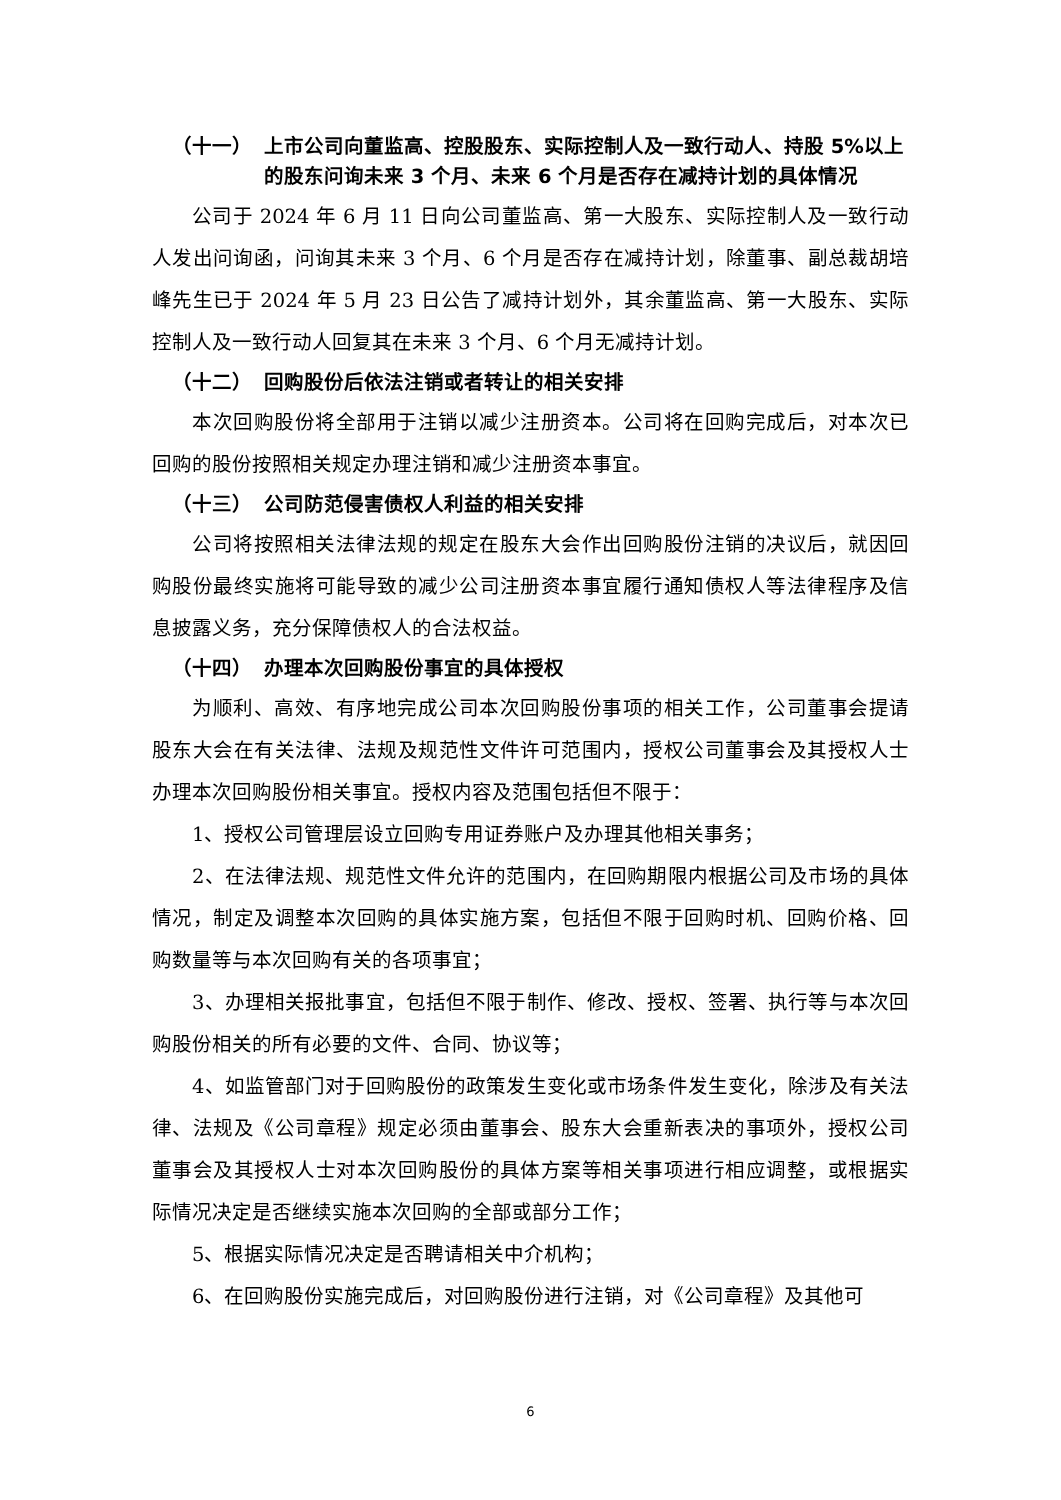（十一） 上市公司向董监高、控股股东、实际控制人及一致行动人、持股 5%以上的股东问询未来 3 个月、未来 6 个月是否存在减持计划的具体情况
公司于 2024 年 6 月 11 日向公司董监高、第一大股东、实际控制人及一致行动人发出问询函，问询其未来 3 个月、6 个月是否存在减持计划，除董事、副总裁胡培峰先生已于 2024 年 5 月 23 日公告了减持计划外，其余董监高、第一大股东、实际控制人及一致行动人回复其在未来 3 个月、6 个月无减持计划。
（十二） 回购股份后依法注销或者转让的相关安排
本次回购股份将全部用于注销以减少注册资本。公司将在回购完成后，对本次已回购的股份按照相关规定办理注销和减少注册资本事宜。
（十三） 公司防范侵害债权人利益的相关安排
公司将按照相关法律法规的规定在股东大会作出回购股份注销的决议后，就因回购股份最终实施将可能导致的减少公司注册资本事宜履行通知债权人等法律程序及信息披露义务，充分保障债权人的合法权益。
（十四） 办理本次回购股份事宜的具体授权
为顺利、高效、有序地完成公司本次回购股份事项的相关工作，公司董事会提请股东大会在有关法律、法规及规范性文件许可范围内，授权公司董事会及其授权人士办理本次回购股份相关事宜。授权内容及范围包括但不限于：
1、授权公司管理层设立回购专用证券账户及办理其他相关事务；
2、在法律法规、规范性文件允许的范围内，在回购期限内根据公司及市场的具体情况，制定及调整本次回购的具体实施方案，包括但不限于回购时机、回购价格、回购数量等与本次回购有关的各项事宜；
3、办理相关报批事宜，包括但不限于制作、修改、授权、签署、执行等与本次回购股份相关的所有必要的文件、合同、协议等；
4、如监管部门对于回购股份的政策发生变化或市场条件发生变化，除涉及有关法律、法规及《公司章程》规定必须由董事会、股东大会重新表决的事项外，授权公司董事会及其授权人士对本次回购股份的具体方案等相关事项进行相应调整，或根据实际情况决定是否继续实施本次回购的全部或部分工作；
5、根据实际情况决定是否聘请相关中介机构；
6、在回购股份实施完成后，对回购股份进行注销，对《公司章程》及其他可
6